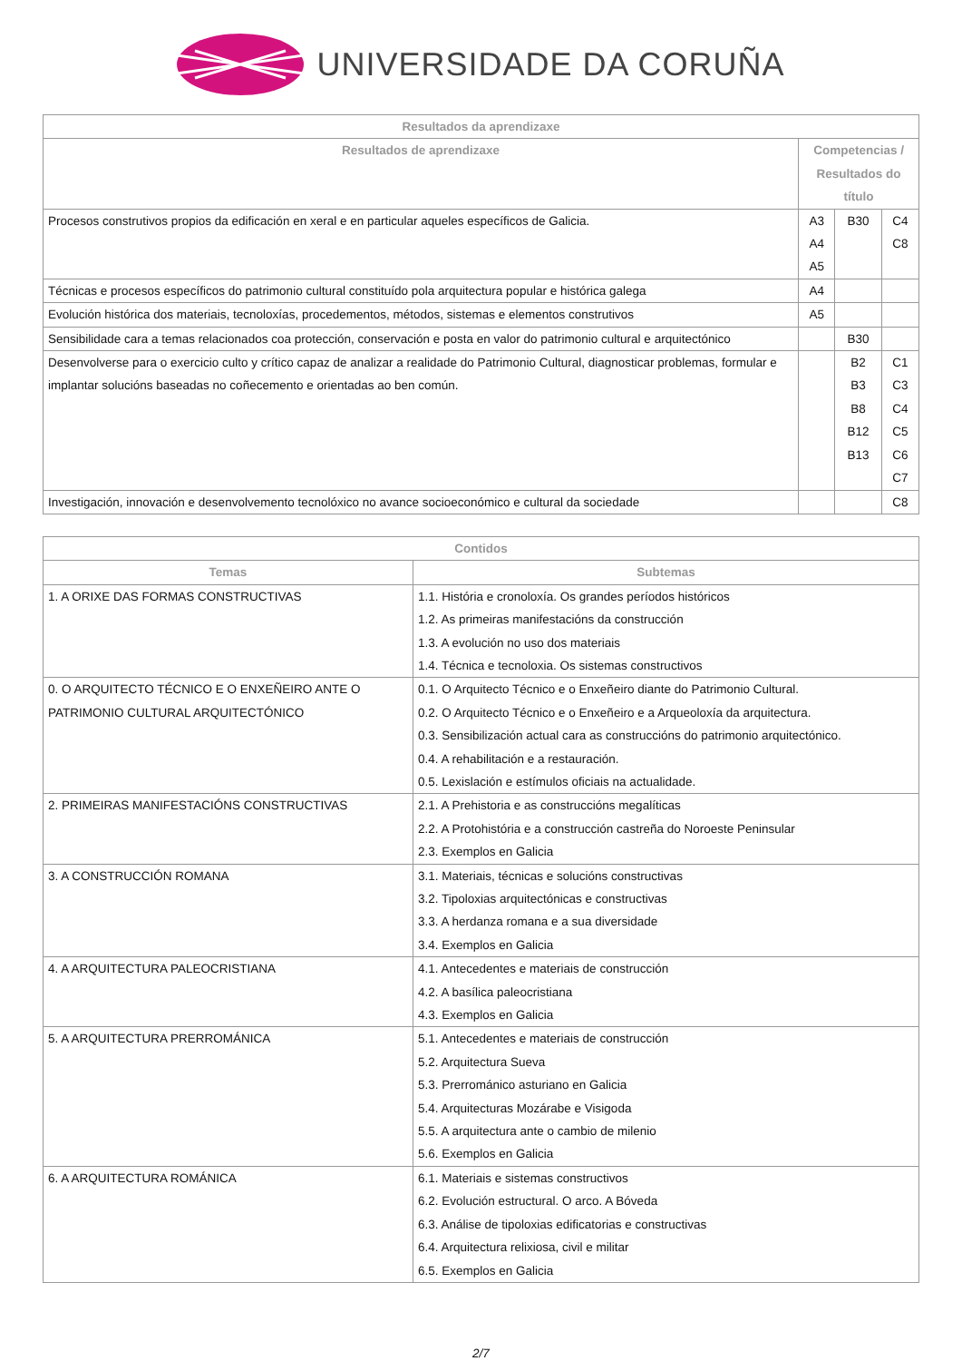UNIVERSIDADE DA CORUÑA
| Resultados da aprendizaxe | | | |
| --- | --- | --- | --- |
| Resultados de aprendizaxe | Competencias / Resultados do título | | |
| Procesos construtivos propios da edificación en xeral e en particular aqueles específicos de Galicia. | A3 A4 A5 | B30 | C4 C8 |
| Técnicas e procesos específicos do patrimonio cultural constituído pola arquitectura popular e histórica galega | A4 | | |
| Evolución histórica dos materiais, tecnoloxías, procedementos, métodos, sistemas e elementos construtivos | A5 | | |
| Sensibilidade cara a temas relacionados coa protección, conservación e posta en valor do patrimonio cultural e arquitectónico | | B30 | |
| Desenvolverse para o exercicio culto y crítico capaz de analizar a realidade do Patrimonio Cultural, diagnosticar problemas, formular e implantar solucións baseadas no coñecemento e orientadas ao ben común. | | B2 B3 B8 B12 B13 | C1 C3 C4 C5 C6 C7 |
| Investigación, innovación e desenvolvemento tecnolóxico no avance socioeconómico e cultural da sociedade | | | C8 |
| Contidos | |
| --- | --- |
| Temas | Subtemas |
| 1. A ORIXE DAS FORMAS CONSTRUCTIVAS | 1.1. História e cronoloxía. Os grandes períodos históricos 1.2. As primeiras manifestacións da construcción 1.3. A evolución no uso dos materiais 1.4. Técnica e tecnoloxia. Os sistemas constructivos |
| 0. O ARQUITECTO TÉCNICO E O ENXEÑEIRO ANTE O PATRIMONIO CULTURAL ARQUITECTÓNICO | 0.1. O Arquitecto Técnico e o Enxeñeiro diante do Patrimonio Cultural. 0.2. O Arquitecto Técnico e o Enxeñeiro e a Arqueoloxía da arquitectura. 0.3. Sensibilización actual cara as construccións do patrimonio arquitectónico. 0.4. A rehabilitación e a restauración. 0.5. Lexislación e estímulos oficiais na actualidade. |
| 2. PRIMEIRAS MANIFESTACIÓNS CONSTRUCTIVAS | 2.1. A Prehistoria e as construccións megalíticas 2.2. A Protohistória e a construcción castreña do Noroeste Peninsular 2.3. Exemplos en Galicia |
| 3. A CONSTRUCCIÓN ROMANA | 3.1. Materiais, técnicas e solucións constructivas 3.2. Tipoloxias arquitectónicas e constructivas 3.3. A herdanza romana e a sua diversidade 3.4. Exemplos en Galicia |
| 4. A ARQUITECTURA PALEOCRISTIANA | 4.1. Antecedentes e materiais de construcción 4.2. A basílica paleocristiana 4.3. Exemplos en Galicia |
| 5. A ARQUITECTURA PRERROMÁNICA | 5.1. Antecedentes e materiais de construcción 5.2. Arquitectura Sueva 5.3. Prerrománico asturiano en Galicia 5.4. Arquitecturas Mozárabe e Visigoda 5.5. A arquitectura ante o cambio de milenio 5.6. Exemplos en Galicia |
| 6. A ARQUITECTURA ROMÁNICA | 6.1. Materiais e sistemas constructivos 6.2. Evolución estructural. O arco. A Bóveda 6.3. Análise de tipoloxias edificatorias e constructivas 6.4. Arquitectura relixiosa, civil e militar 6.5. Exemplos en Galicia |
2/7